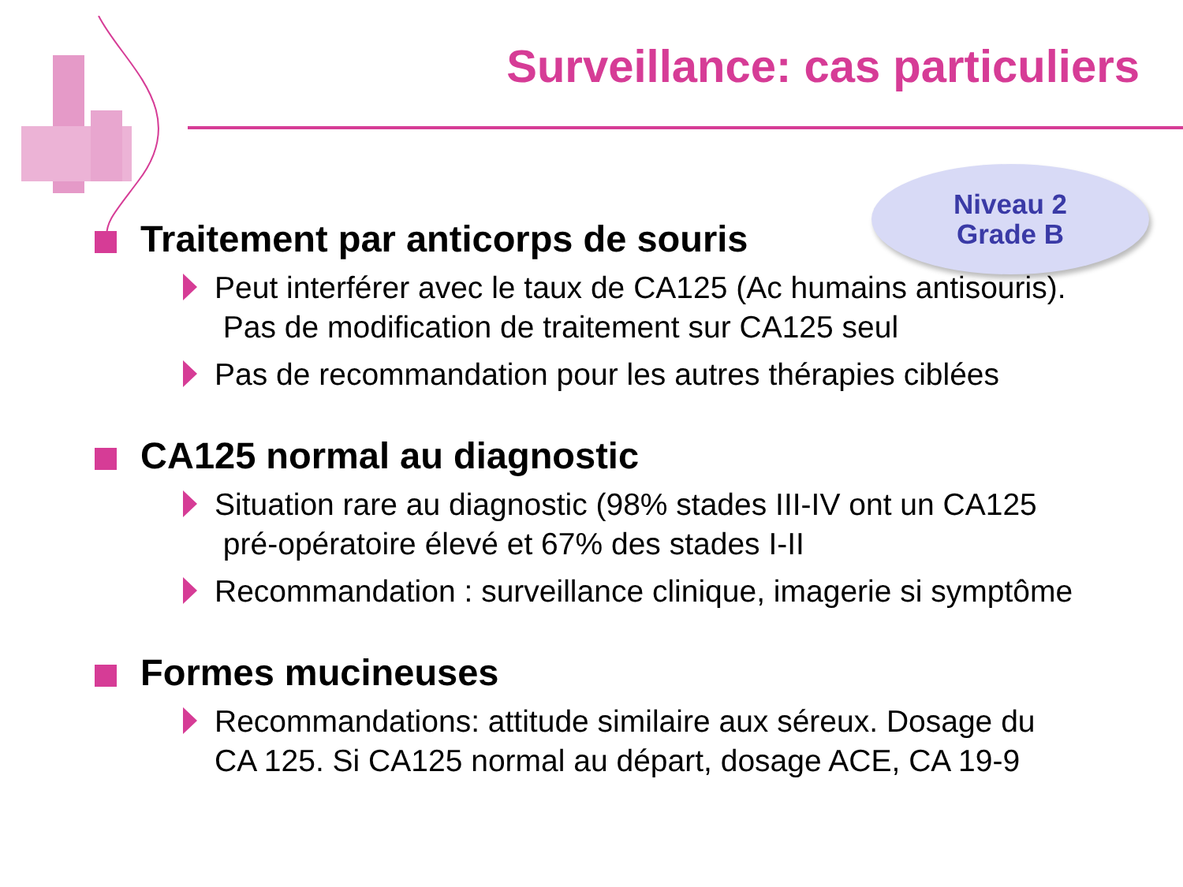Surveillance: cas particuliers
Niveau 2
Grade B
Traitement par anticorps de souris
Peut interférer avec le taux de CA125 (Ac humains antisouris).
Pas de modification de traitement sur CA125 seul
Pas de recommandation pour les autres thérapies ciblées
CA125 normal au diagnostic
Situation rare au diagnostic (98% stades III-IV ont un CA125
pré-opératoire élevé et 67% des stades I-II
Recommandation : surveillance clinique, imagerie si symptôme
Formes mucineuses
Recommandations: attitude similaire aux séreux. Dosage du
CA 125. Si CA125 normal au départ, dosage ACE, CA 19-9